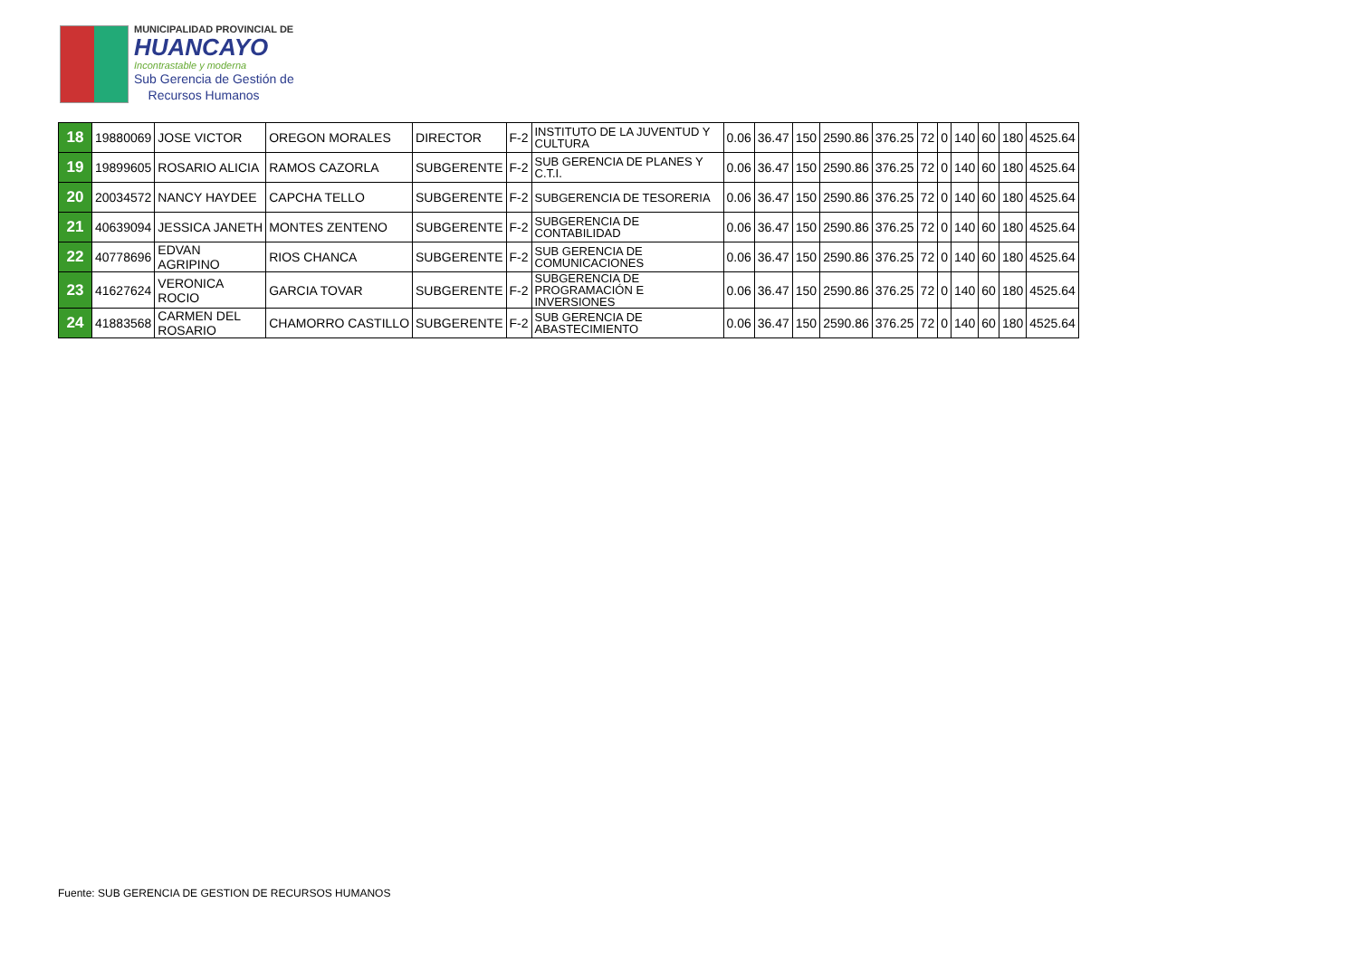MUNICIPALIDAD PROVINCIAL DE
HUANCAYO
Incontrastable y moderna
Sub Gerencia de Gestión de
Recursos Humanos
| 18 | 19880069 | JOSE VICTOR | OREGON MORALES | DIRECTOR | F-2 | INSTITUTO DE LA JUVENTUD Y CULTURA | 0.06 | 36.47 | 150 | 2590.86 | 376.25 | 72 | 0 | 140 | 60 | 180 | 4525.64 |
| 19 | 19899605 | ROSARIO ALICIA | RAMOS CAZORLA | SUBGERENTE | F-2 | SUB GERENCIA DE PLANES Y C.T.I. | 0.06 | 36.47 | 150 | 2590.86 | 376.25 | 72 | 0 | 140 | 60 | 180 | 4525.64 |
| 20 | 20034572 | NANCY HAYDEE | CAPCHA TELLO | SUBGERENTE | F-2 | SUBGERENCIA DE TESORERIA | 0.06 | 36.47 | 150 | 2590.86 | 376.25 | 72 | 0 | 140 | 60 | 180 | 4525.64 |
| 21 | 40639094 | JESSICA JANETH | MONTES ZENTENO | SUBGERENTE | F-2 | SUBGERENCIA DE CONTABILIDAD | 0.06 | 36.47 | 150 | 2590.86 | 376.25 | 72 | 0 | 140 | 60 | 180 | 4525.64 |
| 22 | 40778696 | EDVAN AGRIPINO | RIOS CHANCA | SUBGERENTE | F-2 | SUB GERENCIA DE COMUNICACIONES | 0.06 | 36.47 | 150 | 2590.86 | 376.25 | 72 | 0 | 140 | 60 | 180 | 4525.64 |
| 23 | 41627624 | VERONICA ROCIO | GARCIA TOVAR | SUBGERENTE | F-2 | SUBGERENCIA DE PROGRAMACIÓN E INVERSIONES | 0.06 | 36.47 | 150 | 2590.86 | 376.25 | 72 | 0 | 140 | 60 | 180 | 4525.64 |
| 24 | 41883568 | CARMEN DEL ROSARIO | CHAMORRO CASTILLO | SUBGERENTE | F-2 | SUB GERENCIA DE ABASTECIMIENTO | 0.06 | 36.47 | 150 | 2590.86 | 376.25 | 72 | 0 | 140 | 60 | 180 | 4525.64 |
Fuente: SUB GERENCIA DE GESTION DE RECURSOS HUMANOS